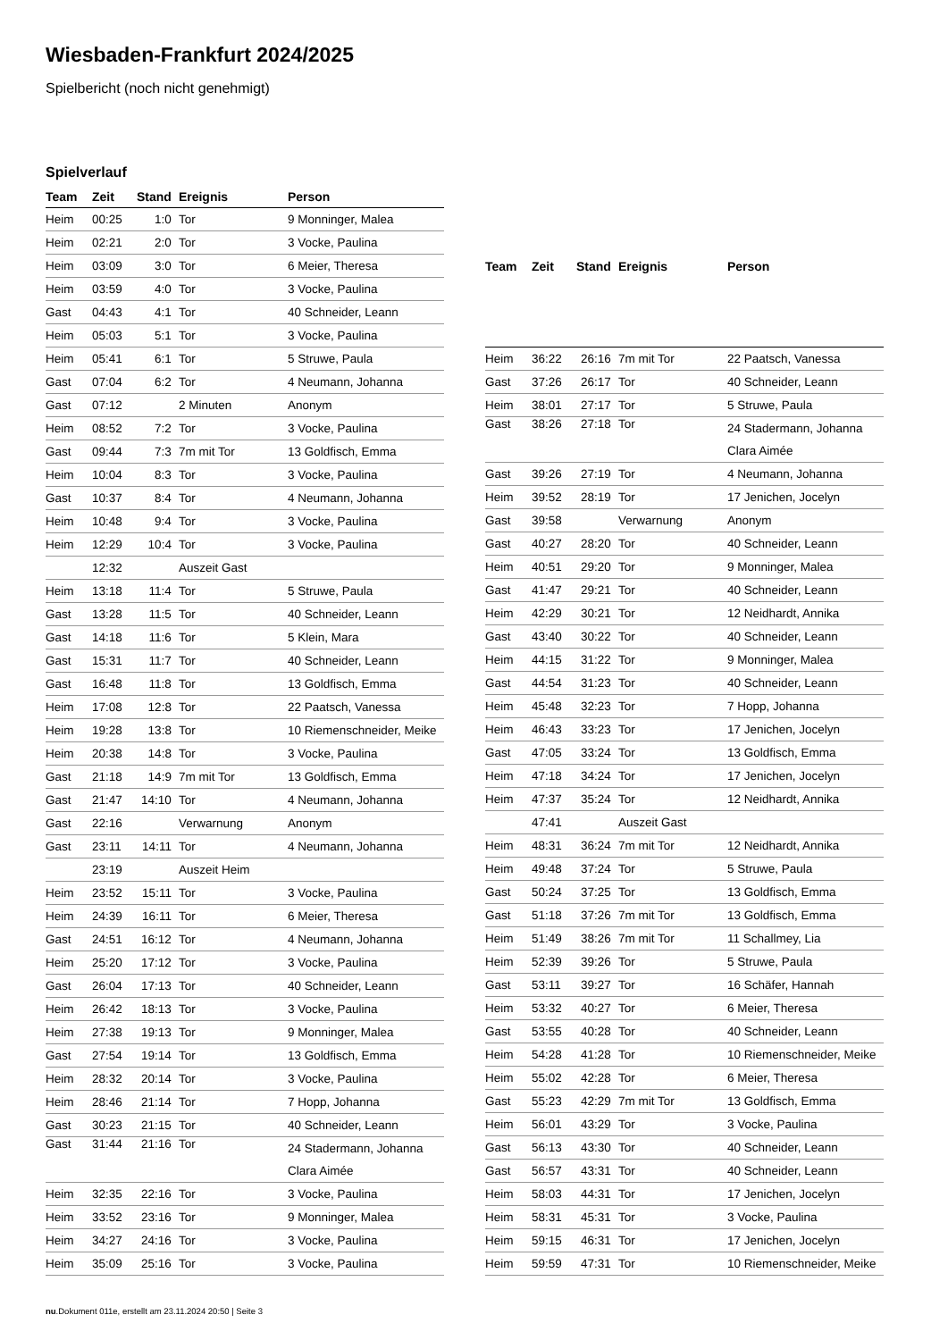Wiesbaden-Frankfurt 2024/2025
Spielbericht (noch nicht genehmigt)
Spielverlauf
| Team | Zeit | Stand | Ereignis | Person |
| --- | --- | --- | --- | --- |
| Heim | 00:25 | 1:0 | Tor | 9 Monninger, Malea |
| Heim | 02:21 | 2:0 | Tor | 3 Vocke, Paulina |
| Heim | 03:09 | 3:0 | Tor | 6 Meier, Theresa |
| Heim | 03:59 | 4:0 | Tor | 3 Vocke, Paulina |
| Gast | 04:43 | 4:1 | Tor | 40 Schneider, Leann |
| Heim | 05:03 | 5:1 | Tor | 3 Vocke, Paulina |
| Heim | 05:41 | 6:1 | Tor | 5 Struwe, Paula |
| Gast | 07:04 | 6:2 | Tor | 4 Neumann, Johanna |
| Gast | 07:12 | | 2 Minuten | Anonym |
| Heim | 08:52 | 7:2 | Tor | 3 Vocke, Paulina |
| Gast | 09:44 | 7:3 | 7m mit Tor | 13 Goldfisch, Emma |
| Heim | 10:04 | 8:3 | Tor | 3 Vocke, Paulina |
| Gast | 10:37 | 8:4 | Tor | 4 Neumann, Johanna |
| Heim | 10:48 | 9:4 | Tor | 3 Vocke, Paulina |
| Heim | 12:29 | 10:4 | Tor | 3 Vocke, Paulina |
| | 12:32 | | Auszeit Gast | |
| Heim | 13:18 | 11:4 | Tor | 5 Struwe, Paula |
| Gast | 13:28 | 11:5 | Tor | 40 Schneider, Leann |
| Gast | 14:18 | 11:6 | Tor | 5 Klein, Mara |
| Gast | 15:31 | 11:7 | Tor | 40 Schneider, Leann |
| Gast | 16:48 | 11:8 | Tor | 13 Goldfisch, Emma |
| Heim | 17:08 | 12:8 | Tor | 22 Paatsch, Vanessa |
| Heim | 19:28 | 13:8 | Tor | 10 Riemenschneider, Meike |
| Heim | 20:38 | 14:8 | Tor | 3 Vocke, Paulina |
| Gast | 21:18 | 14:9 | 7m mit Tor | 13 Goldfisch, Emma |
| Gast | 21:47 | 14:10 | Tor | 4 Neumann, Johanna |
| Gast | 22:16 | | Verwarnung | Anonym |
| Gast | 23:11 | 14:11 | Tor | 4 Neumann, Johanna |
| | 23:19 | | Auszeit Heim | |
| Heim | 23:52 | 15:11 | Tor | 3 Vocke, Paulina |
| Heim | 24:39 | 16:11 | Tor | 6 Meier, Theresa |
| Gast | 24:51 | 16:12 | Tor | 4 Neumann, Johanna |
| Heim | 25:20 | 17:12 | Tor | 3 Vocke, Paulina |
| Gast | 26:04 | 17:13 | Tor | 40 Schneider, Leann |
| Heim | 26:42 | 18:13 | Tor | 3 Vocke, Paulina |
| Heim | 27:38 | 19:13 | Tor | 9 Monninger, Malea |
| Gast | 27:54 | 19:14 | Tor | 13 Goldfisch, Emma |
| Heim | 28:32 | 20:14 | Tor | 3 Vocke, Paulina |
| Heim | 28:46 | 21:14 | Tor | 7 Hopp, Johanna |
| Gast | 30:23 | 21:15 | Tor | 40 Schneider, Leann |
| Gast | 31:44 | 21:16 | Tor | 24 Stadermann, Johanna Clara Aimée |
| Heim | 32:35 | 22:16 | Tor | 3 Vocke, Paulina |
| Heim | 33:52 | 23:16 | Tor | 9 Monninger, Malea |
| Heim | 34:27 | 24:16 | Tor | 3 Vocke, Paulina |
| Heim | 35:09 | 25:16 | Tor | 3 Vocke, Paulina |
| Team | Zeit | Stand | Ereignis | Person |
| --- | --- | --- | --- | --- |
| Heim | 36:22 | 26:16 | 7m mit Tor | 22 Paatsch, Vanessa |
| Gast | 37:26 | 26:17 | Tor | 40 Schneider, Leann |
| Heim | 38:01 | 27:17 | Tor | 5 Struwe, Paula |
| Gast | 38:26 | 27:18 | Tor | 24 Stadermann, Johanna Clara Aimée |
| Gast | 39:26 | 27:19 | Tor | 4 Neumann, Johanna |
| Heim | 39:52 | 28:19 | Tor | 17 Jenichen, Jocelyn |
| Gast | 39:58 | | Verwarnung | Anonym |
| Gast | 40:27 | 28:20 | Tor | 40 Schneider, Leann |
| Heim | 40:51 | 29:20 | Tor | 9 Monninger, Malea |
| Gast | 41:47 | 29:21 | Tor | 40 Schneider, Leann |
| Heim | 42:29 | 30:21 | Tor | 12 Neidhardt, Annika |
| Gast | 43:40 | 30:22 | Tor | 40 Schneider, Leann |
| Heim | 44:15 | 31:22 | Tor | 9 Monninger, Malea |
| Gast | 44:54 | 31:23 | Tor | 40 Schneider, Leann |
| Heim | 45:48 | 32:23 | Tor | 7 Hopp, Johanna |
| Heim | 46:43 | 33:23 | Tor | 17 Jenichen, Jocelyn |
| Gast | 47:05 | 33:24 | Tor | 13 Goldfisch, Emma |
| Heim | 47:18 | 34:24 | Tor | 17 Jenichen, Jocelyn |
| Heim | 47:37 | 35:24 | Tor | 12 Neidhardt, Annika |
| | 47:41 | | Auszeit Gast | |
| Heim | 48:31 | 36:24 | 7m mit Tor | 12 Neidhardt, Annika |
| Heim | 49:48 | 37:24 | Tor | 5 Struwe, Paula |
| Gast | 50:24 | 37:25 | Tor | 13 Goldfisch, Emma |
| Gast | 51:18 | 37:26 | 7m mit Tor | 13 Goldfisch, Emma |
| Heim | 51:49 | 38:26 | 7m mit Tor | 11 Schallmey, Lia |
| Heim | 52:39 | 39:26 | Tor | 5 Struwe, Paula |
| Gast | 53:11 | 39:27 | Tor | 16 Schäfer, Hannah |
| Heim | 53:32 | 40:27 | Tor | 6 Meier, Theresa |
| Gast | 53:55 | 40:28 | Tor | 40 Schneider, Leann |
| Heim | 54:28 | 41:28 | Tor | 10 Riemenschneider, Meike |
| Heim | 55:02 | 42:28 | Tor | 6 Meier, Theresa |
| Gast | 55:23 | 42:29 | 7m mit Tor | 13 Goldfisch, Emma |
| Heim | 56:01 | 43:29 | Tor | 3 Vocke, Paulina |
| Gast | 56:13 | 43:30 | Tor | 40 Schneider, Leann |
| Gast | 56:57 | 43:31 | Tor | 40 Schneider, Leann |
| Heim | 58:03 | 44:31 | Tor | 17 Jenichen, Jocelyn |
| Heim | 58:31 | 45:31 | Tor | 3 Vocke, Paulina |
| Heim | 59:15 | 46:31 | Tor | 17 Jenichen, Jocelyn |
| Heim | 59:59 | 47:31 | Tor | 10 Riemenschneider, Meike |
nu.Dokument 011e, erstellt am 23.11.2024 20:50 | Seite 3